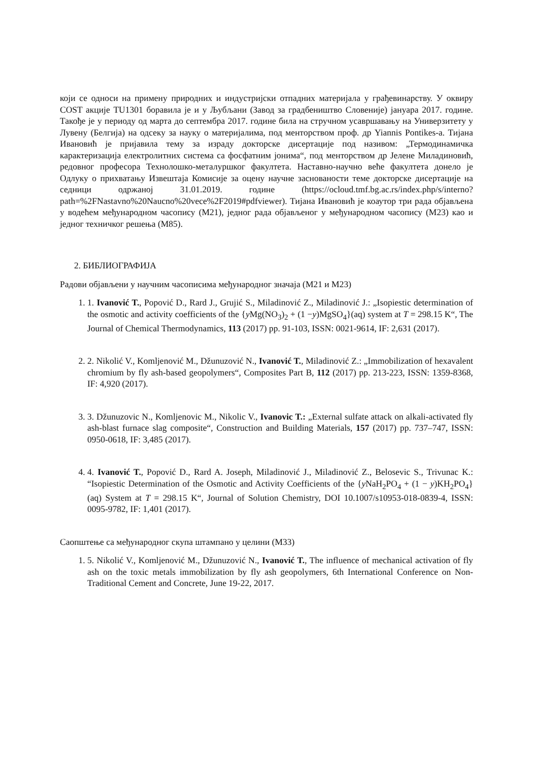који се односи на примену природних и индустријски отпадних материјала у грађевинарству. У оквиру COST акције TU1301 боравила је и у Љубљани (Завод за градбеништво Словеније) јануара 2017. године. Такође је у периоду од марта до септембра 2017. године била на стручном усавршавању на Универзитету у Лувену (Белгија) на одсеку за науку о материјалима, под менторством проф. др Yiannis Pontikes-а. Тијана Ивановић је пријавила тему за израду докторске дисертације под називом: „Термодинамичка карактеризација електролитних система са фосфатним јонима“, под менторством др Јелене Миладиновић, редовног професора Технолошко-металуршког факултета. Наставно-научно веће факултета донело је Одлуку о прихватању Извештаја Комисије за оцену научне заснованости теме докторске дисертације на седници одржаној 31.01.2019. године (https://ocloud.tmf.bg.ac.rs/index.php/s/interno?path=%2FNastavno%20Naucno%20vece%2F2019#pdfviewer). Тијана Ивановић је коаутор три рада објављена у водећем међународном часопису (M21), једног рада објављеног у међународном часопису (M23) као и једног техничког решења (M85).
2. БИБЛИОГРАФИЈА
Радови објављени у научним часописима међународног значаја (M21 и M23)
1. 1. Ivanović T., Popović D., Rard J., Grujić S., Miladinović Z., Miladinović J.: „Isopiestic determination of the osmotic and activity coefficients of the {y Mg(NO<sub>3</sub>)<sub>2</sub> + (1 −y)MgSO<sub>4</sub>}(aq) system at T = 298.15 K“, The Journal of Chemical Thermodynamics, 113 (2017) pp. 91-103, ISSN: 0021-9614, IF: 2,631 (2017).
2. 2. Nikolić V., Komljenović M., Džunuzović N., Ivanović T., Miladinović Z.: „Immobilization of hexavalent chromium by fly ash-based geopolymers“, Composites Part B, 112 (2017) pp. 213-223, ISSN: 1359-8368, IF: 4,920 (2017).
3. 3. Džunuzovic N., Komljenovic M., Nikolic V., Ivanovic T.: „External sulfate attack on alkali-activated fly ash-blast furnace slag composite“, Construction and Building Materials, 157 (2017) pp. 737–747, ISSN: 0950-0618, IF: 3,485 (2017).
4. 4. Ivanović T., Popović D., Rard A. Joseph, Miladinović J., Miladinović Z., Belosevic S., Trivunac K.: “Isopiestic Determination of the Osmotic and Activity Coefficients of the {y NaH<sub>2</sub>PO<sub>4</sub> + (1 − y)KH<sub>2</sub>PO<sub>4</sub>}(aq) System at T = 298.15 K“, Journal of Solution Chemistry, DOI 10.1007/s10953-018-0839-4, ISSN: 0095-9782, IF: 1,401 (2017).
Саопштење са међународног скупа штампано у целини (M33)
1. 5. Nikolić V., Komljenović M., Džunuzović N., Ivanović T., The influence of mechanical activation of fly ash on the toxic metals immobilization by fly ash geopolymers, 6th International Conference on Non-Traditional Cement and Concrete, June 19-22, 2017.